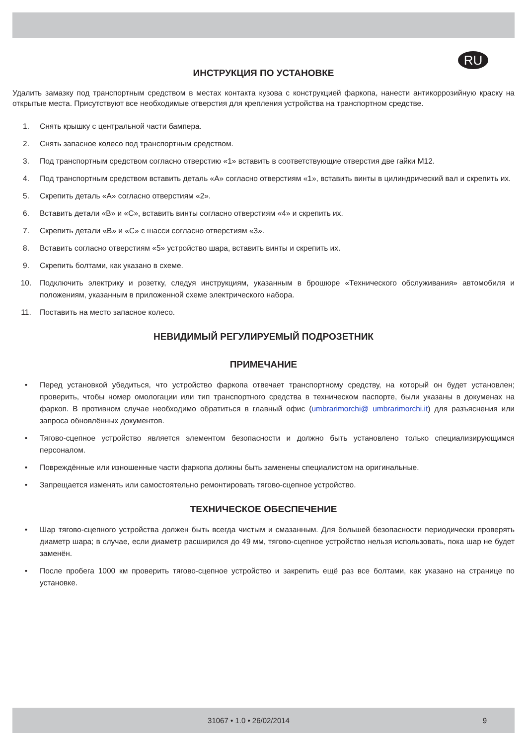RU
ИНСТРУКЦИЯ ПО УСТАНОВКЕ
Удалить замазку под транспортным средством в местах контакта кузова с конструкцией фаркопа, нанести антикоррозийную краску на открытые места. Присутствуют все необходимые отверстия для крепления устройства на транспортном средстве.
1. Снять крышку с центральной части бампера.
2. Снять запасное колесо под транспортным средством.
3. Под транспортным средством согласно отверстию «1» вставить в соответствующие отверстия две гайки M12.
4. Под транспортным средством вставить деталь «A» согласно отверстиям «1», вставить винты в цилиндрический вал и скрепить их.
5. Скрепить деталь «A» согласно отверстиям «2».
6. Вставить детали «B» и «C», вставить винты согласно отверстиям «4» и скрепить их.
7. Скрепить детали «B» и «C» с шасси согласно отверстиям «3».
8. Вставить согласно отверстиям «5» устройство шара, вставить винты и скрепить их.
9. Скрепить болтами, как указано в схеме.
10. Подключить электрику и розетку, следуя инструкциям, указанным в брошюре «Технического обслуживания» автомобиля и положениям, указанным в приложенной схеме электрического набора.
11. Поставить на место запасное колесо.
НЕВИДИМЫЙ РЕГУЛИРУЕМЫЙ ПОДРОЗЕТНИК
ПРИМЕЧАНИЕ
• Перед установкой убедиться, что устройство фаркопа отвечает транспортному средству, на который он будет установлен; проверить, чтобы номер омологации или тип транспортного средства в техническом паспорте, были указаны в докуменах на фаркоп. В противном случае необходимо обратиться в главный офис (umbrarimorchi@ umbrarimorchi.it) для разъяснения или запроса обновлённых документов.
• Тягово-сцепное устройство является элементом безопасности и должно быть установлено только специализирующимся персоналом.
• Повреждённые или изношенные части фаркопа должны быть заменены специалистом на оригинальные.
• Запрещается изменять или самостоятельно ремонтировать тягово-сцепное устройство.
ТЕХНИЧЕСКОЕ ОБЕСПЕЧЕНИЕ
• Шар тягово-сцепного устройства должен быть всегда чистым и смазанным. Для большей безопасности периодически проверять диаметр шара; в случае, если диаметр расширился до 49 мм, тягово-сцепное устройство нельзя использовать, пока шар не будет заменён.
• После пробега 1000 км проверить тягово-сцепное устройство и закрепить ещё раз все болтами, как указано на странице по установке.
31067 • 1.0 • 26/02/2014 9